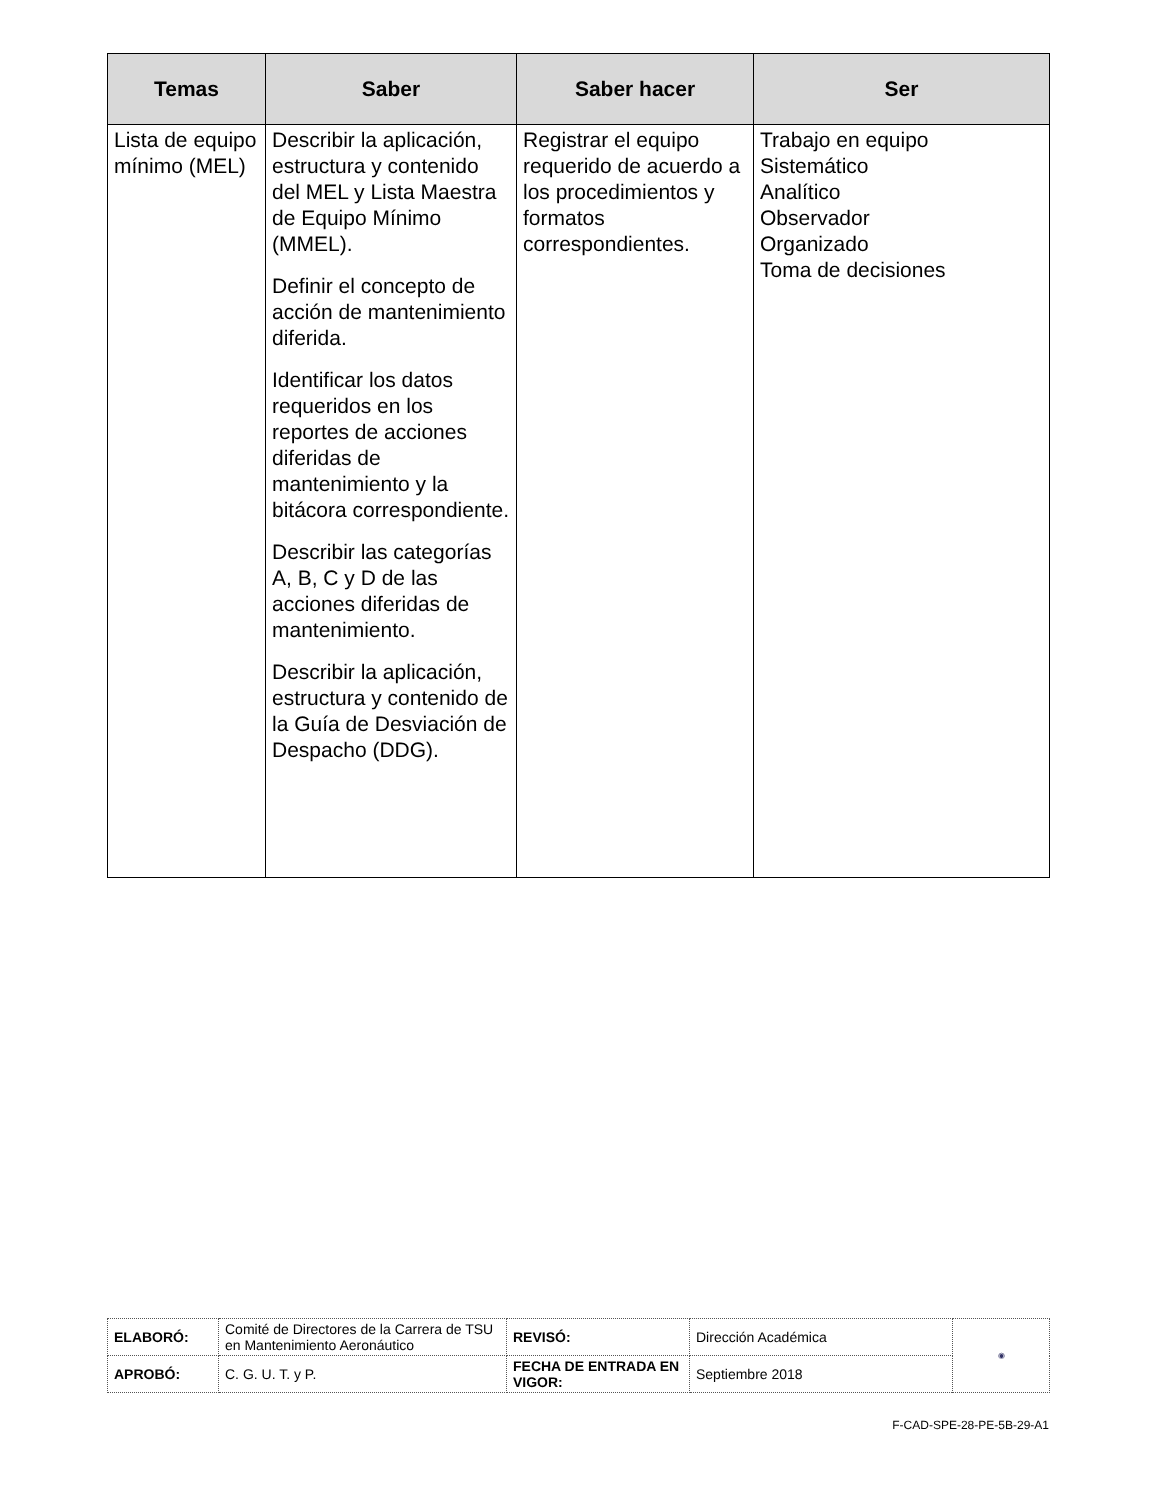| Temas | Saber | Saber hacer | Ser |
| --- | --- | --- | --- |
| Lista de equipo mínimo (MEL) | Describir la aplicación, estructura y contenido del MEL y Lista Maestra de Equipo Mínimo (MMEL). Definir el concepto de acción de mantenimiento diferida. Identificar los datos requeridos en los reportes de acciones diferidas de mantenimiento y la bitácora correspondiente. Describir las categorías A, B, C y D de las acciones diferidas de mantenimiento. Describir la aplicación, estructura y contenido de la Guía de Desviación de Despacho (DDG). | Registrar el equipo requerido de acuerdo a los procedimientos y formatos correspondientes. | Trabajo en equipo Sistemático Analítico Observador Organizado Toma de decisiones |
| ELABORÓ: | Comité de Directores de la Carrera de TSU en Mantenimiento Aeronáutico | REVISÓ: | Dirección Académica | ◉ |
| APROBÓ: | C. G. U. T. y P. | FECHA DE ENTRADA EN VIGOR: | Septiembre 2018 | |
F-CAD-SPE-28-PE-5B-29-A1